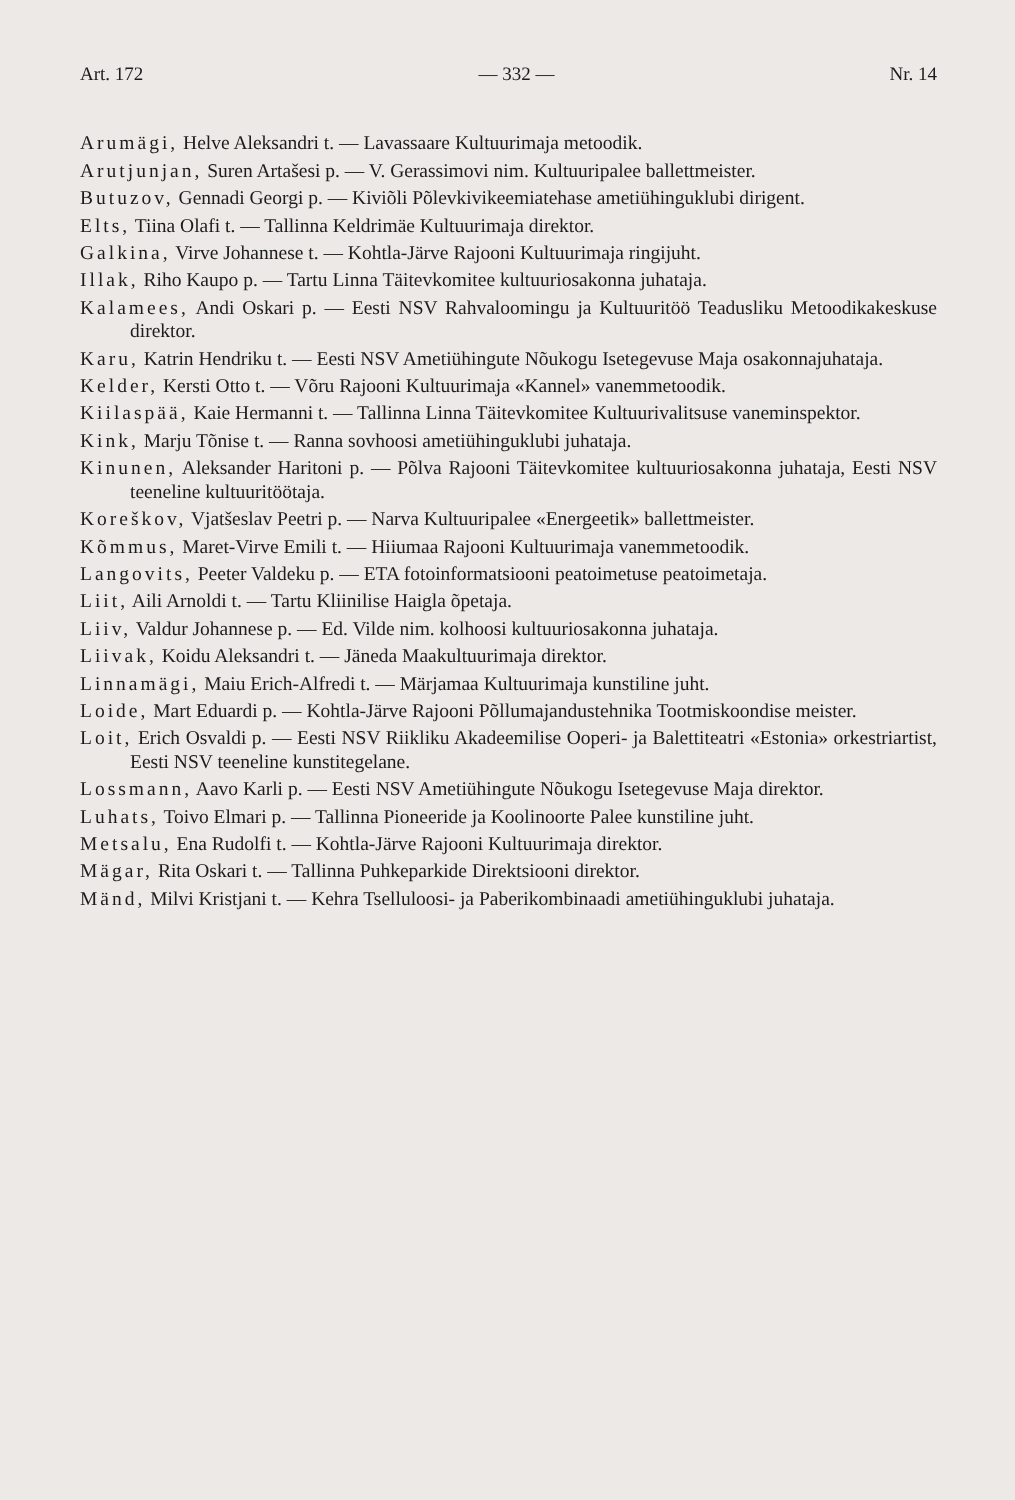Art. 172 — 332 — Nr. 14
Arumägi, Helve Aleksandri t. — Lavassaare Kultuurimaja metoodik.
Arutjunjan, Suren Artašesi p. — V. Gerassimovi nim. Kultuuripalee ballettmeister.
Butuzov, Gennadi Georgi p. — Kiviõli Põlevkivikeemiatehase ametiühinguklubi dirigent.
Elts, Tiina Olafi t. — Tallinna Keldrimäe Kultuurimaja direktor.
Galkina, Virve Johannese t. — Kohtla-Järve Rajooni Kultuurimaja ringijuht.
Illak, Riho Kaupo p. — Tartu Linna Täitevkomitee kultuuriosakonna juhataja.
Kalamees, Andi Oskari p. — Eesti NSV Rahvaloomingu ja Kultuuritöö Teadusliku Metoodikakeskuse direktor.
Karu, Katrin Hendriku t. — Eesti NSV Ametiühingute Nõukogu Isetegevuse Maja osakonnajuhataja.
Kelder, Kersti Otto t. — Võru Rajooni Kultuurimaja «Kannel» vanemmetoodik.
Kiilaspää, Kaie Hermanni t. — Tallinna Linna Täitevkomitee Kultuurivalitsuse vaneminspektor.
Kink, Marju Tõnise t. — Ranna sovhoosi ametiühinguklubi juhataja.
Kinunen, Aleksander Haritoni p. — Põlva Rajooni Täitevkomitee kultuuriosakonna juhataja, Eesti NSV teeneline kultuuritöötaja.
Koreškov, Vjatšeslav Peetri p. — Narva Kultuuripalee «Energeetik» ballettmeister.
Kõmmus, Maret-Virve Emili t. — Hiiumaa Rajooni Kultuurimaja vanemmetoodik.
Langovits, Peeter Valdeku p. — ETA fotoinformatsiooni peatoimetuse peatoimetaja.
Liit, Aili Arnoldi t. — Tartu Kliinilise Haigla õpetaja.
Liiv, Valdur Johannese p. — Ed. Vilde nim. kolhoosi kultuuriosakonna juhataja.
Liivak, Koidu Aleksandri t. — Jäneda Maakultuurimaja direktor.
Linnamägi, Maiu Erich-Alfredi t. — Märjamaa Kultuurimaja kunstiline juht.
Loide, Mart Eduardi p. — Kohtla-Järve Rajooni Põllumajandustehnika Tootmiskoondise meister.
Loit, Erich Osvaldi p. — Eesti NSV Riikliku Akadeemilise Ooperi- ja Balettiteatri «Estonia» orkestriartist, Eesti NSV teeneline kunstitegelane.
Lossmann, Aavo Karli p. — Eesti NSV Ametiühingute Nõukogu Isetegevuse Maja direktor.
Luhats, Toivo Elmari p. — Tallinna Pioneeride ja Koolinoorte Palee kunstiline juht.
Metsalu, Ena Rudolfi t. — Kohtla-Järve Rajooni Kultuurimaja direktor.
Mägar, Rita Oskari t. — Tallinna Puhkeparkide Direktsiooni direktor.
Mänd, Milvi Kristjani t. — Kehra Tselluloosi- ja Paberikombinaadi ametiühinguklubi juhataja.